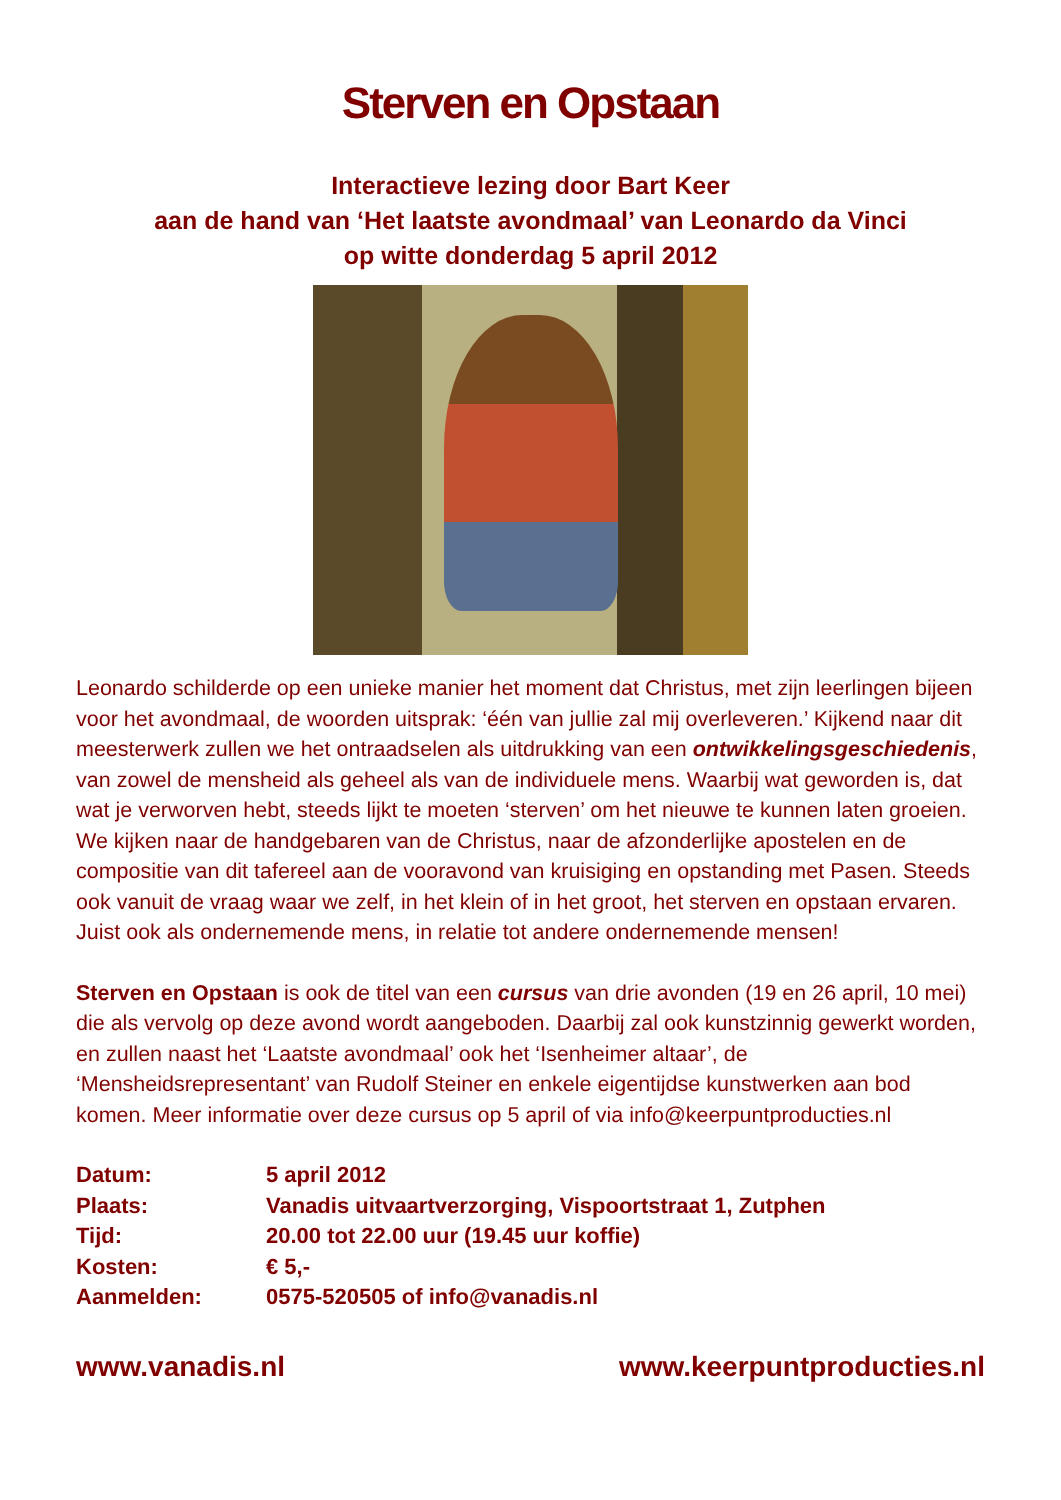Sterven en Opstaan
Interactieve lezing door Bart Keer
aan de hand van ‘Het laatste avondmaal’ van Leonardo da Vinci
op witte donderdag 5 april 2012
Leonardo schilderde op een unieke manier het moment dat Christus, met zijn leerlingen bijeen voor het avondmaal, de woorden uitsprak: ‘één van jullie zal mij overleveren.’ Kijkend naar dit meesterwerk zullen we het ontraadselen als uitdrukking van een ontwikkelingsgeschiedenis, van zowel de mensheid als geheel als van de individuele mens. Waarbij wat geworden is, dat wat je verworven hebt, steeds lijkt te moeten ‘sterven’ om het nieuwe te kunnen laten groeien. We kijken naar de handgebaren van de Christus, naar de afzonderlijke apostelen en de compositie van dit tafereel aan de vooravond van kruisiging en opstanding met Pasen. Steeds ook vanuit de vraag waar we zelf, in het klein of in het groot, het sterven en opstaan ervaren. Juist ook als ondernemende mens, in relatie tot andere ondernemende mensen!
Sterven en Opstaan is ook de titel van een cursus van drie avonden (19 en 26 april, 10 mei) die als vervolg op deze avond wordt aangeboden. Daarbij zal ook kunstzinnig gewerkt worden, en zullen naast het ‘Laatste avondmaal’ ook het ‘Isenheimer altaar’, de ‘Mensheidsrepresentant’ van Rudolf Steiner en enkele eigentijdse kunstwerken aan bod komen. Meer informatie over deze cursus op 5 april of via info@keerpuntproducties.nl
| Datum: | 5 april 2012 |
| Plaats: | Vanadis uitvaartverzorging, Vispoortstraat 1, Zutphen |
| Tijd: | 20.00 tot 22.00 uur (19.45 uur koffie) |
| Kosten: | € 5,- |
| Aanmelden: | 0575-520505 of info@vanadis.nl |
www.vanadis.nl www.keerpuntproducties.nl